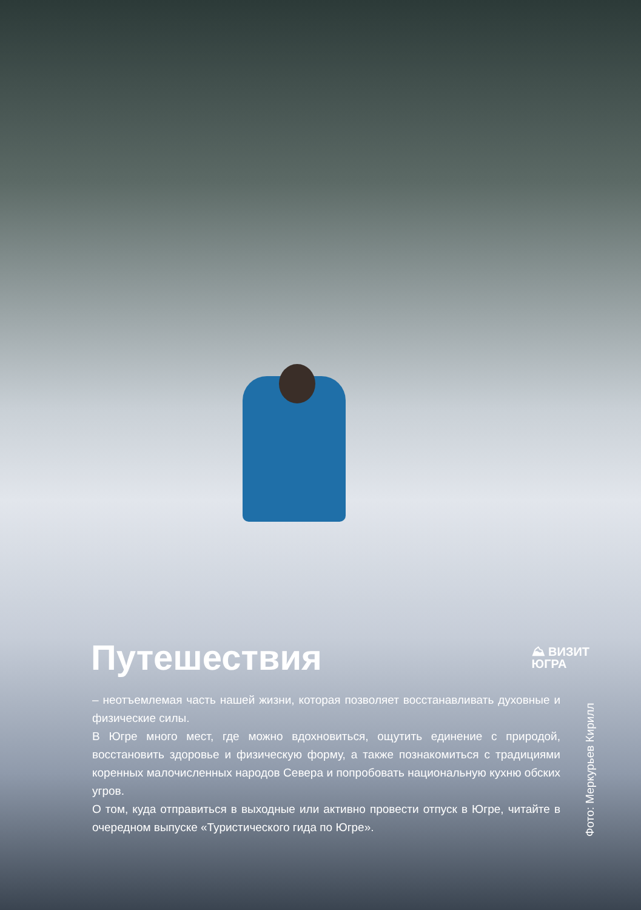Путешествия
⛰ ВИЗИТ
ЮГРА
– неотъемлемая часть нашей жизни, которая позволяет восстанавливать духовные и физические силы.
В Югре много мест, где можно вдохновиться, ощутить единение с природой, восстановить здоровье и физическую форму, а также познакомиться с традициями коренных малочисленных народов Севера и попробовать национальную кухню обских угров.
О том, куда отправиться в выходные или активно провести отпуск в Югре, читайте в очередном выпуске «Туристического гида по Югре».
Фото: Меркурьев Кирилл